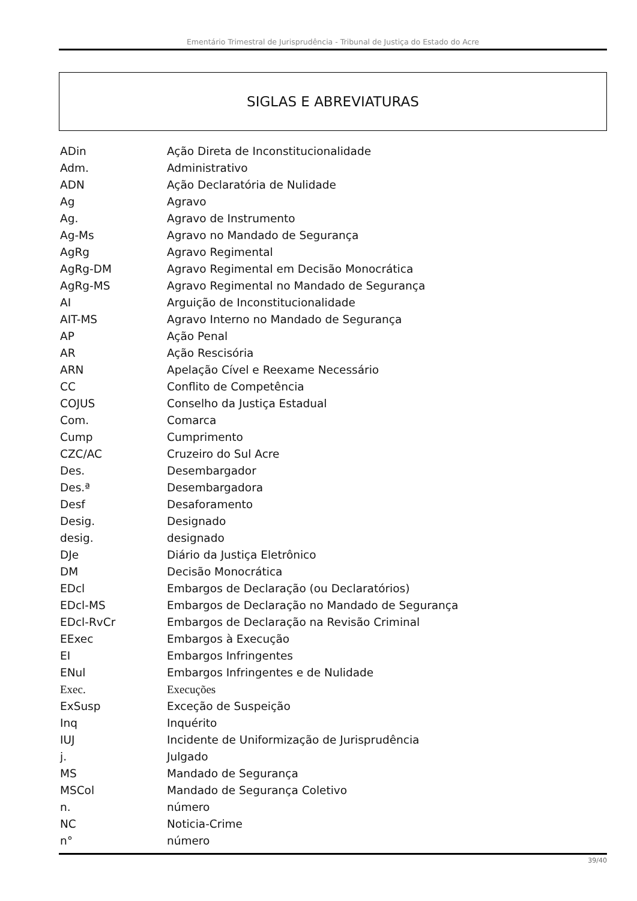Ementário Trimestral de Jurisprudência - Tribunal de Justiça do Estado do Acre
SIGLAS E ABREVIATURAS
| ADin | Ação Direta de Inconstitucionalidade |
| Adm. | Administrativo |
| ADN | Ação Declaratória de Nulidade |
| Ag | Agravo |
| Ag. | Agravo de Instrumento |
| Ag-Ms | Agravo no Mandado de Segurança |
| AgRg | Agravo Regimental |
| AgRg-DM | Agravo Regimental em Decisão Monocrática |
| AgRg-MS | Agravo Regimental no Mandado de Segurança |
| AI | Arguição de Inconstitucionalidade |
| AIT-MS | Agravo Interno no Mandado de Segurança |
| AP | Ação Penal |
| AR | Ação Rescisória |
| ARN | Apelação Cível e Reexame Necessário |
| CC | Conflito de Competência |
| COJUS | Conselho da Justiça Estadual |
| Com. | Comarca |
| Cump | Cumprimento |
| CZC/AC | Cruzeiro do Sul Acre |
| Des. | Desembargador |
| Des.ª | Desembargadora |
| Desf | Desaforamento |
| Desig. | Designado |
| desig. | designado |
| DJe | Diário da Justiça Eletrônico |
| DM | Decisão Monocrática |
| EDcl | Embargos de Declaração (ou Declaratórios) |
| EDcl-MS | Embargos de Declaração no Mandado de Segurança |
| EDcl-RvCr | Embargos de Declaração na Revisão Criminal |
| EExec | Embargos à Execução |
| EI | Embargos Infringentes |
| ENul | Embargos Infringentes e de Nulidade |
| Exec. | Execuções |
| ExSusp | Exceção de Suspeição |
| Inq | Inquérito |
| IUJ | Incidente de Uniformização de Jurisprudência |
| j. | Julgado |
| MS | Mandado de Segurança |
| MSCol | Mandado de Segurança Coletivo |
| n. | número |
| NC | Noticia-Crime |
| n° | número |
39/40